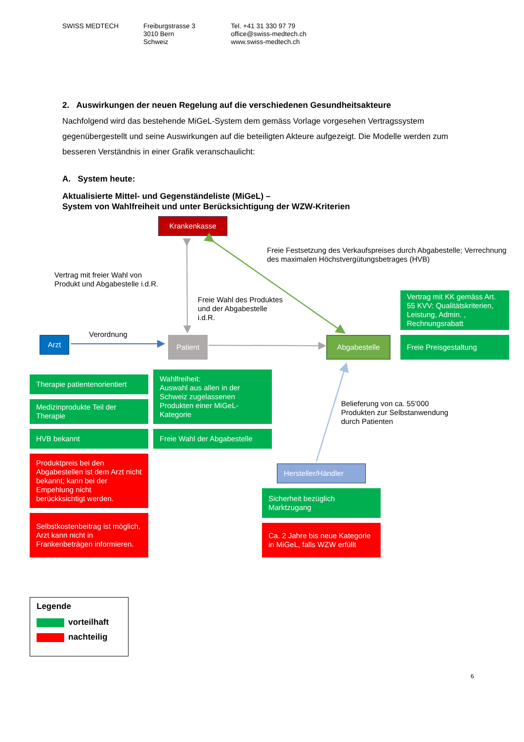SWISS MEDTECH Freiburgstrasse 3
3010 Bern
Schweiz
Tel. +41 31 330 97 79
office@swiss-medtech.ch
www.swiss-medtech.ch
2. Auswirkungen der neuen Regelung auf die verschiedenen Gesundheitsakteure
Nachfolgend wird das bestehende MiGeL-System dem gemäss Vorlage vorgesehen Vertragssystem gegenübergestellt und seine Auswirkungen auf die beteiligten Akteure aufgezeigt. Die Modelle werden zum besseren Verständnis in einer Grafik veranschaulicht:
A. System heute:
Aktualisierte Mittel- und Gegenständeliste (MiGeL) –
System von Wahlfreiheit und unter Berücksichtigung der WZW-Kriterien
Krankenkasse
Freie Festsetzung des Verkaufspreises durch Abgabestelle; Verrechnung des maximalen Höchstvergütungsbetrages (HVB)
Vertrag mit freier Wahl von
Produkt und Abgabestelle i.d.R.
Freie Wahl des Produktes
und der Abgabestelle
i.d.R.
Vertrag mit KK gemäss Art. 55 KVV: Qualitätskriterien, Leistung, Admin. , Rechnungsrabatt
Verordnung
Arzt
Patient
Abgabestelle
Freie Preisgestaltung
Therapie patientenorientiert
Medizinprodukte Teil der Therapie
Wahlfreiheit:
Auswahl aus allen in der Schweiz zugelassenen Produkten einer MiGeL-Kategorie
Belieferung von ca. 55’000
Produkten zur Selbstanwendung
durch Patienten
HVB bekannt
Freie Wahl der Abgabestelle
Produktpreis bei den Abgabestellen ist dem Arzt nicht bekannt; kann bei der Empehlung nicht berückksichtigt werden.
Hersteller/Händler
Sicherheit bezüglich Marktzugang
Selbstkostenbeitrag ist möglich, Arzt kann nicht in Frankenbeträgen informieren.
Ca. 2 Jahre bis neue Kategorie in MiGeL, falls WZW erfüllt
Legende
vorteilhaft
nachteilig
6